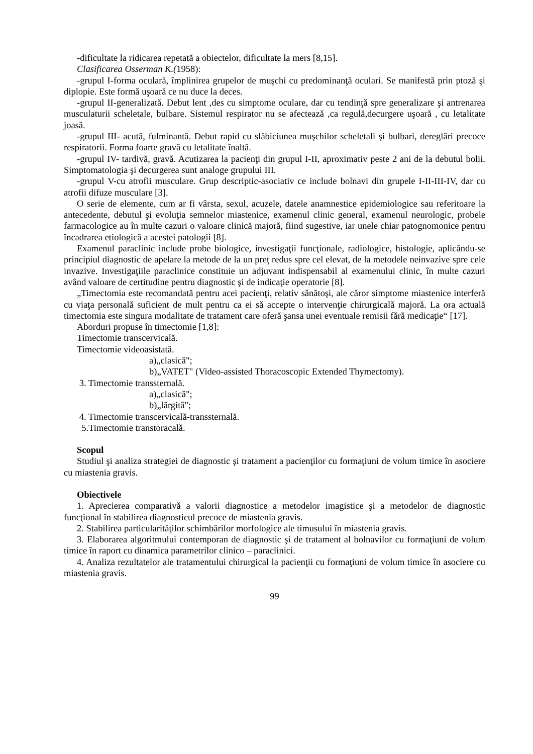-dificultate la ridicarea repetată a obiectelor, dificultate la mers [8,15].
Clasificarea Osserman K.(1958):
-grupul I-forma oculară, împlinirea grupelor de muşchi cu predominanţă oculari. Se manifestă prin ptoză şi diplopie. Este formă uşoară ce nu duce la deces.
-grupul II-generalizată. Debut lent ,des cu simptome oculare, dar cu tendinţă spre generalizare şi antrenarea musculaturii scheletale, bulbare. Sistemul respirator nu se afectează ,ca regulă,decurgere uşoară , cu letalitate joasă.
-grupul III- acută, fulminantă. Debut rapid cu slăbiciunea muşchilor scheletali şi bulbari, dereglări precoce respiratorii. Forma foarte gravă cu letalitate înaltă.
-grupul IV- tardivă, gravă. Acutizarea la pacienţi din grupul I-II, aproximativ peste 2 ani de la debutul bolii. Simptomatologia şi decurgerea sunt analoge grupului III.
-grupul V-cu atrofii musculare. Grup descriptic-asociativ ce include bolnavi din grupele I-II-III-IV, dar cu atrofii difuze musculare [3].
O serie de elemente, cum ar fi vârsta, sexul, acuzele, datele anamnestice epidemiologice sau referitoare la antecedente, debutul şi evoluţia semnelor miastenice, examenul clinic general, examenul neurologic, probele farmacologice au în multe cazuri o valoare clinică majoră, fiind sugestive, iar unele chiar patognomonice pentru încadrarea etiologică a acestei patologii [8].
Examenul paraclinic include probe biologice, investigaţii funcţionale, radiologice, histologie, aplicându-se principiul diagnostic de apelare la metode de la un preţ redus spre cel elevat, de la metodele neinvazive spre cele invazive. Investigaţiile paraclinice constituie un adjuvant indispensabil al examenului clinic, în multe cazuri având valoare de certitudine pentru diagnostic şi de indicaţie operatorie [8].
„Timectomia este recomandată pentru acei pacienţi, relativ sănătoşi, ale căror simptome miastenice interferă cu viaţa personală suficient de mult pentru ca ei să accepte o intervenţie chirurgicală majoră. La ora actuală timectomia este singura modalitate de tratament care oferă şansa unei eventuale remisii fără medicaţie“ [17].
Aborduri propuse în timectomie [1,8]:
Timectomie transcervicală.
Timectomie videoasistată.
a)„clasică";
b)„VATET" (Video-assisted Thoracoscopic Extended Thymectomy).
3. Timectomie transsternală.
a)„clasică";
b)„lărgită";
4. Timectomie transcervicală-transsternală.
5.Timectomie transtoracală.
Scopul
Studiul şi analiza strategiei de diagnostic şi tratament a pacienţilor cu formaţiuni de volum timice în asociere cu miastenia gravis.
Obiectivele
1. Aprecierea comparativă a valorii diagnostice a metodelor imagistice şi a metodelor de diagnostic funcţional în stabilirea diagnosticul precoce de miastenia gravis.
2. Stabilirea particularităţilor schimbărilor morfologice ale timusului în miastenia gravis.
3. Elaborarea algoritmului contemporan de diagnostic şi de tratament al bolnavilor cu formaţiuni de volum timice în raport cu dinamica parametrilor clinico – paraclinici.
4. Analiza rezultatelor ale tratamentului chirurgical la pacienţii cu formaţiuni de volum timice în asociere cu miastenia gravis.
99